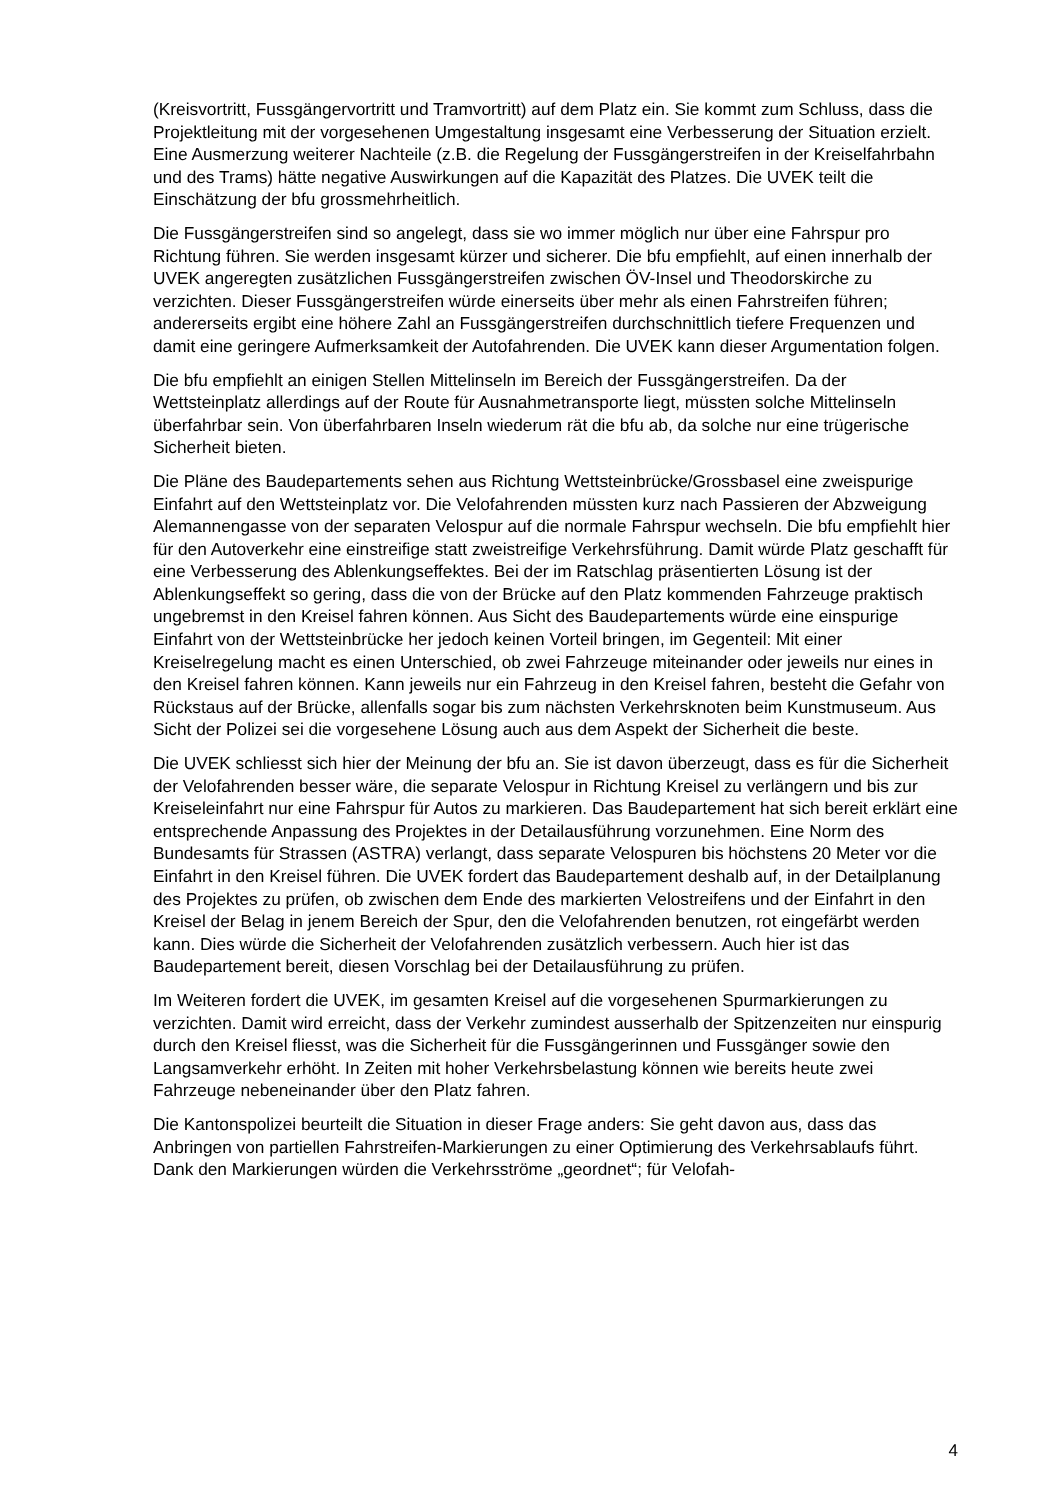(Kreisvortritt, Fussgängervortritt und Tramvortritt) auf dem Platz ein. Sie kommt zum Schluss, dass die Projektleitung mit der vorgesehenen Umgestaltung insgesamt eine Verbesserung der Situation erzielt. Eine Ausmerzung weiterer Nachteile (z.B. die Regelung der Fussgängerstreifen in der Kreiselfahrbahn und des Trams) hätte negative Auswirkungen auf die Kapazität des Platzes. Die UVEK teilt die Einschätzung der bfu grossmehrheitlich.
Die Fussgängerstreifen sind so angelegt, dass sie wo immer möglich nur über eine Fahrspur pro Richtung führen. Sie werden insgesamt kürzer und sicherer. Die bfu empfiehlt, auf einen innerhalb der UVEK angeregten zusätzlichen Fussgängerstreifen zwischen ÖV-Insel und Theodorskirche zu verzichten. Dieser Fussgängerstreifen würde einerseits über mehr als einen Fahrstreifen führen; andererseits ergibt eine höhere Zahl an Fussgängerstreifen durchschnittlich tiefere Frequenzen und damit eine geringere Aufmerksamkeit der Autofahrenden. Die UVEK kann dieser Argumentation folgen.
Die bfu empfiehlt an einigen Stellen Mittelinseln im Bereich der Fussgängerstreifen. Da der Wettsteinplatz allerdings auf der Route für Ausnahmetransporte liegt, müssten solche Mittelinseln überfahrbar sein. Von überfahrbaren Inseln wiederum rät die bfu ab, da solche nur eine trügerische Sicherheit bieten.
Die Pläne des Baudepartements sehen aus Richtung Wettsteinbrücke/Grossbasel eine zweispurige Einfahrt auf den Wettsteinplatz vor. Die Velofahrenden müssten kurz nach Passieren der Abzweigung Alemannengasse von der separaten Velospur auf die normale Fahrspur wechseln. Die bfu empfiehlt hier für den Autoverkehr eine einstreifige statt zweistreifige Verkehrsführung. Damit würde Platz geschafft für eine Verbesserung des Ablenkungseffektes. Bei der im Ratschlag präsentierten Lösung ist der Ablenkungseffekt so gering, dass die von der Brücke auf den Platz kommenden Fahrzeuge praktisch ungebremst in den Kreisel fahren können. Aus Sicht des Baudepartements würde eine einspurige Einfahrt von der Wettsteinbrücke her jedoch keinen Vorteil bringen, im Gegenteil: Mit einer Kreiselregelung macht es einen Unterschied, ob zwei Fahrzeuge miteinander oder jeweils nur eines in den Kreisel fahren können. Kann jeweils nur ein Fahrzeug in den Kreisel fahren, besteht die Gefahr von Rückstaus auf der Brücke, allenfalls sogar bis zum nächsten Verkehrsknoten beim Kunstmuseum. Aus Sicht der Polizei sei die vorgesehene Lösung auch aus dem Aspekt der Sicherheit die beste.
Die UVEK schliesst sich hier der Meinung der bfu an. Sie ist davon überzeugt, dass es für die Sicherheit der Velofahrenden besser wäre, die separate Velospur in Richtung Kreisel zu verlängern und bis zur Kreiseleinfahrt nur eine Fahrspur für Autos zu markieren. Das Baudepartement hat sich bereit erklärt eine entsprechende Anpassung des Projektes in der Detailausführung vorzunehmen. Eine Norm des Bundesamts für Strassen (ASTRA) verlangt, dass separate Velospuren bis höchstens 20 Meter vor die Einfahrt in den Kreisel führen. Die UVEK fordert das Baudepartement deshalb auf, in der Detailplanung des Projektes zu prüfen, ob zwischen dem Ende des markierten Velostreifens und der Einfahrt in den Kreisel der Belag in jenem Bereich der Spur, den die Velofahrenden benutzen, rot eingefärbt werden kann. Dies würde die Sicherheit der Velofahrenden zusätzlich verbessern. Auch hier ist das Baudepartement bereit, diesen Vorschlag bei der Detailausführung zu prüfen.
Im Weiteren fordert die UVEK, im gesamten Kreisel auf die vorgesehenen Spurmarkierungen zu verzichten. Damit wird erreicht, dass der Verkehr zumindest ausserhalb der Spitzenzeiten nur einspurig durch den Kreisel fliesst, was die Sicherheit für die Fussgängerinnen und Fussgänger sowie den Langsamverkehr erhöht. In Zeiten mit hoher Verkehrsbelastung können wie bereits heute zwei Fahrzeuge nebeneinander über den Platz fahren.
Die Kantonspolizei beurteilt die Situation in dieser Frage anders: Sie geht davon aus, dass das Anbringen von partiellen Fahrstreifen-Markierungen zu einer Optimierung des Verkehrsablaufs führt. Dank den Markierungen würden die Verkehrsströme „geordnet“; für Velofah-
4